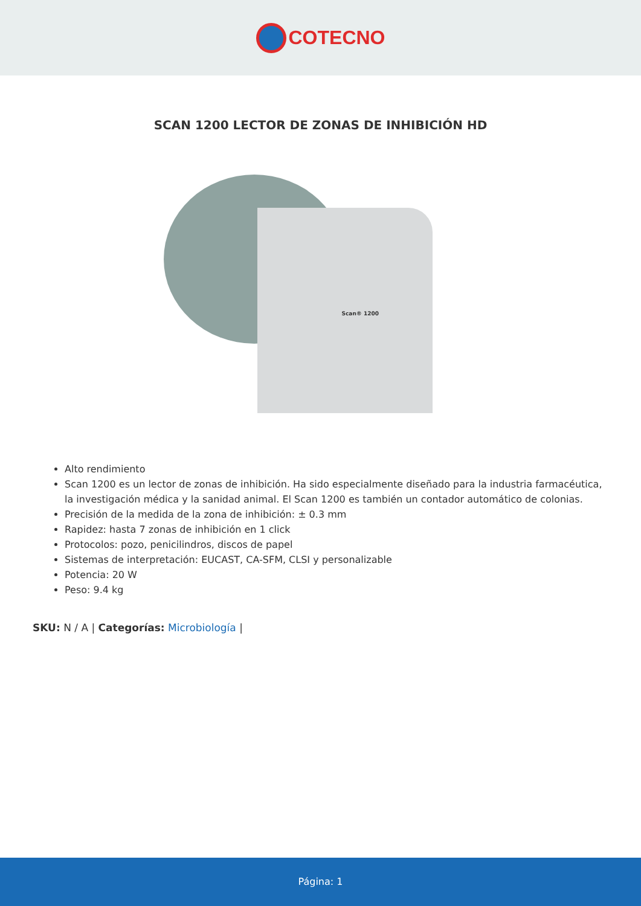COTECNO
SCAN 1200 LECTOR DE ZONAS DE INHIBICIÓN HD
Scan® 1200
Alto rendimiento
Scan 1200 es un lector de zonas de inhibición. Ha sido especialmente diseñado para la industria farmacéutica, la investigación médica y la sanidad animal. El Scan 1200 es también un contador automático de colonias.
Precisión de la medida de la zona de inhibición: ± 0.3 mm
Rapidez: hasta 7 zonas de inhibición en 1 click
Protocolos: pozo, penicilindros, discos de papel
Sistemas de interpretación: EUCAST, CA-SFM, CLSI y personalizable
Potencia: 20 W
Peso: 9.4 kg
SKU: N / A | Categorías: Microbiología |
Página: 1